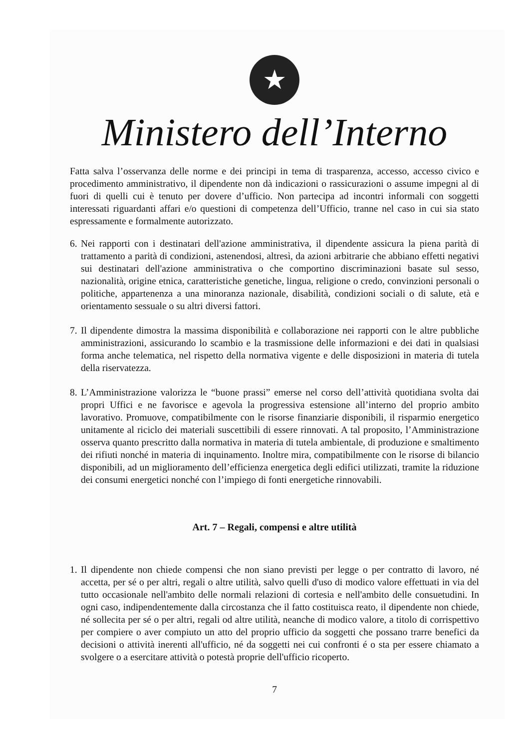★
Ministero dell’Interno
Fatta salva l’osservanza delle norme e dei principi in tema di trasparenza, accesso, accesso civico e procedimento amministrativo, il dipendente non dà indicazioni o rassicurazioni o assume impegni al di fuori di quelli cui è tenuto per dovere d’ufficio. Non partecipa ad incontri informali con soggetti interessati riguardanti affari e/o questioni di competenza dell’Ufficio, tranne nel caso in cui sia stato espressamente e formalmente autorizzato.
6.
Nei rapporti con i destinatari dell'azione amministrativa, il dipendente assicura la piena parità di trattamento a parità di condizioni, astenendosi, altresì, da azioni arbitrarie che abbiano effetti negativi sui destinatari dell'azione amministrativa o che comportino discriminazioni basate sul sesso, nazionalità, origine etnica, caratteristiche genetiche, lingua, religione o credo, convinzioni personali o politiche, appartenenza a una minoranza nazionale, disabilità, condizioni sociali o di salute, età e orientamento sessuale o su altri diversi fattori.
7.
Il dipendente dimostra la massima disponibilità e collaborazione nei rapporti con le altre pubbliche amministrazioni, assicurando lo scambio e la trasmissione delle informazioni e dei dati in qualsiasi forma anche telematica, nel rispetto della normativa vigente e delle disposizioni in materia di tutela della riservatezza.
8.
L’Amministrazione valorizza le “buone prassi” emerse nel corso dell’attività quotidiana svolta dai propri Uffici e ne favorisce e agevola la progressiva estensione all’interno del proprio ambito lavorativo. Promuove, compatibilmente con le risorse finanziarie disponibili, il risparmio energetico unitamente al riciclo dei materiali suscettibili di essere rinnovati. A tal proposito, l’Amministrazione osserva quanto prescritto dalla normativa in materia di tutela ambientale, di produzione e smaltimento dei rifiuti nonché in materia di inquinamento. Inoltre mira, compatibilmente con le risorse di bilancio disponibili, ad un miglioramento dell’efficienza energetica degli edifici utilizzati, tramite la riduzione dei consumi energetici nonché con l’impiego di fonti energetiche rinnovabili.
Art. 7 – Regali, compensi e altre utilità
1.
Il dipendente non chiede compensi che non siano previsti per legge o per contratto di lavoro, né accetta, per sé o per altri, regali o altre utilità, salvo quelli d'uso di modico valore effettuati in via del tutto occasionale nell'ambito delle normali relazioni di cortesia e nell'ambito delle consuetudini. In ogni caso, indipendentemente dalla circostanza che il fatto costituisca reato, il dipendente non chiede, né sollecita per sé o per altri, regali od altre utilità, neanche di modico valore, a titolo di corrispettivo per compiere o aver compiuto un atto del proprio ufficio da soggetti che possano trarre benefici da decisioni o attività inerenti all'ufficio, né da soggetti nei cui confronti é o sta per essere chiamato a svolgere o a esercitare attività o potestà proprie dell'ufficio ricoperto.
7